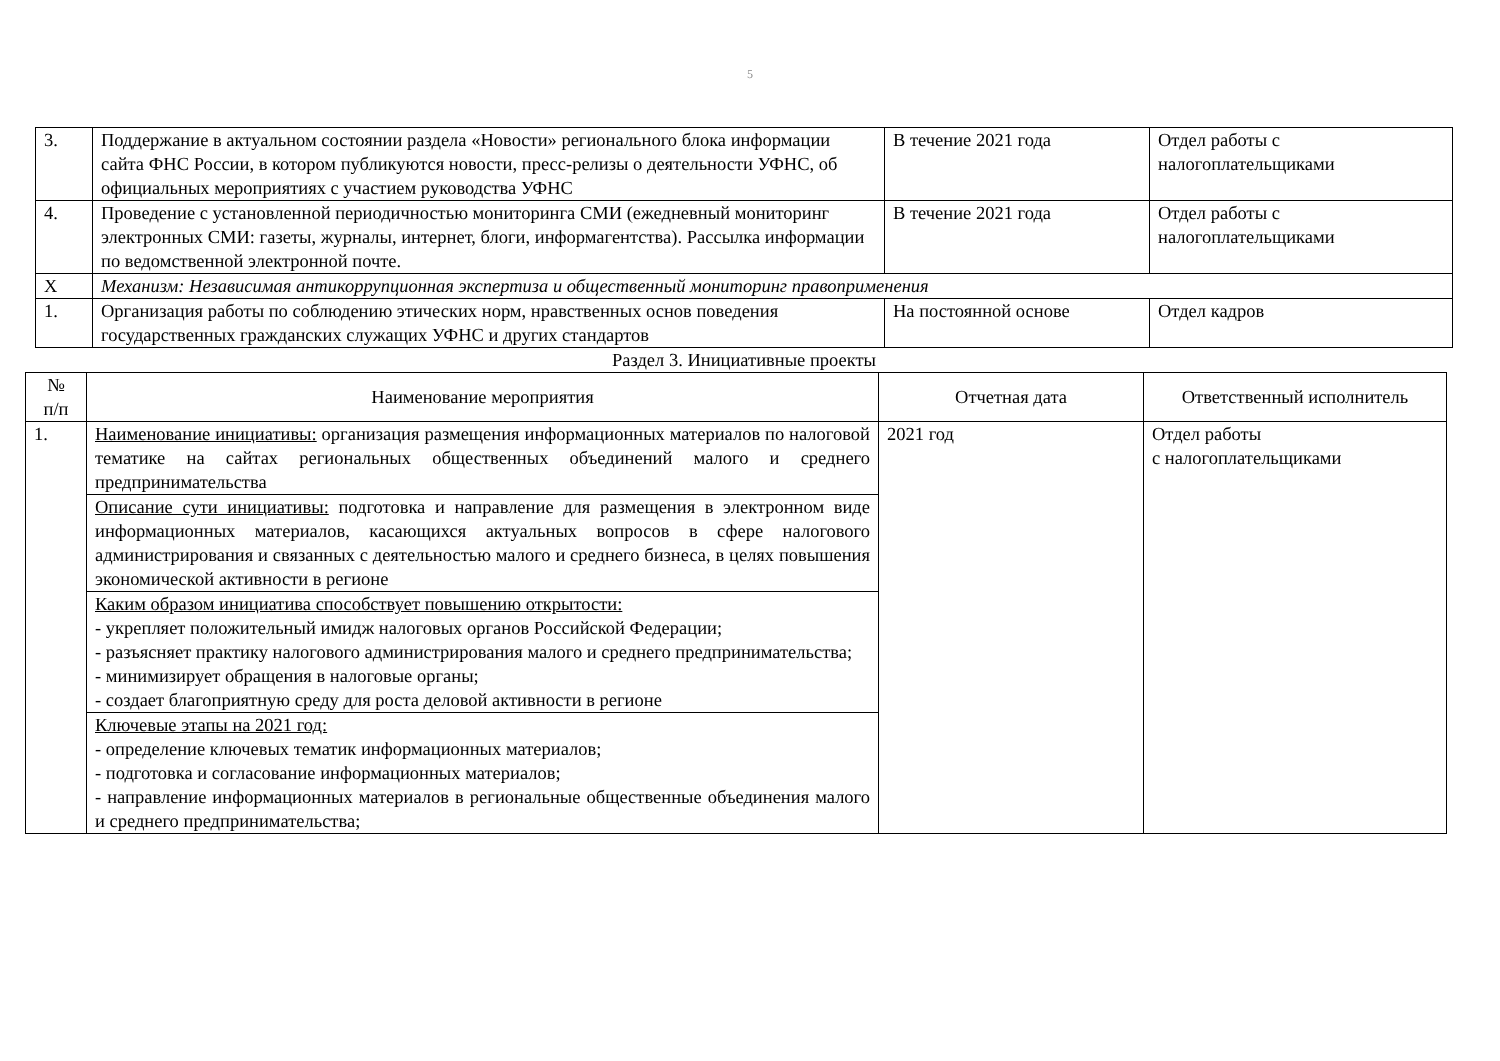5
| 3. | Поддержание в актуальном состоянии раздела «Новости» регионального блока информации сайта ФНС России, в котором публикуются новости, пресс-релизы о деятельности УФНС, об официальных мероприятиях с участием руководства УФНС | В течение 2021 года | Отдел работы с налогоплательщиками |
| 4. | Проведение с установленной периодичностью мониторинга СМИ (ежедневный мониторинг электронных СМИ: газеты, журналы, интернет, блоги, информагентства). Рассылка информации по ведомственной электронной почте. | В течение 2021 года | Отдел работы с налогоплательщиками |
| X | Механизм: Независимая антикоррупционная экспертиза и общественный мониторинг правоприменения | | |
| 1. | Организация работы по соблюдению этических норм, нравственных основ поведения государственных гражданских служащих УФНС и других стандартов | На постоянной основе | Отдел кадров |
Раздел 3. Инициативные проекты
| № п/п | Наименование мероприятия | Отчетная дата | Ответственный исполнитель |
| --- | --- | --- | --- |
| 1. | Наименование инициативы: организация размещения информационных материалов по налоговой тематике на сайтах региональных общественных объединений малого и среднего предпринимательства | 2021 год | Отдел работы с налогоплательщиками |
| | Описание сути инициативы: подготовка и направление для размещения в электронном виде информационных материалов, касающихся актуальных вопросов в сфере налогового администрирования и связанных с деятельностью малого и среднего бизнеса, в целях повышения экономической активности в регионе | | |
| | Каким образом инициатива способствует повышению открытости: - укрепляет положительный имидж налоговых органов Российской Федерации; - разъясняет практику налогового администрирования малого и среднего предпринимательства; - минимизирует обращения в налоговые органы; - создает благоприятную среду для роста деловой активности в регионе | | |
| | Ключевые этапы на 2021 год: - определение ключевых тематик информационных материалов; - подготовка и согласование информационных материалов; - направление информационных материалов в региональные общественные объединения малого и среднего предпринимательства; | | |